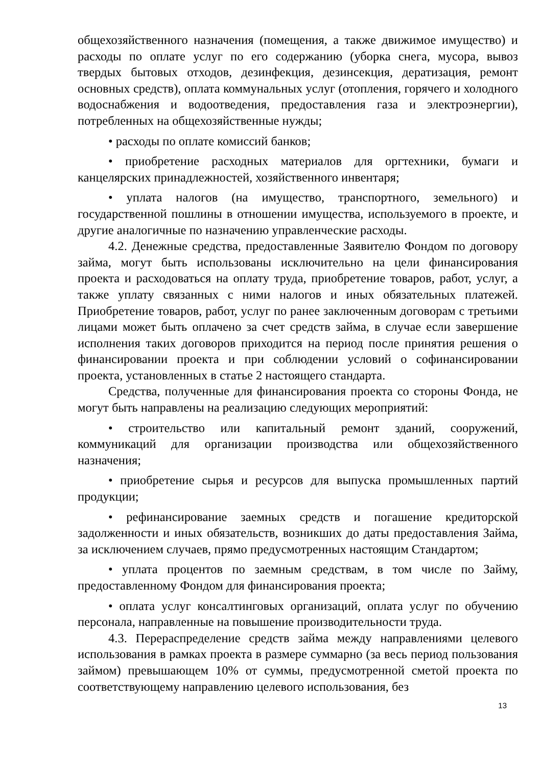общехозяйственного назначения (помещения, а также движимое имущество) и расходы по оплате услуг по его содержанию (уборка снега, мусора, вывоз твердых бытовых отходов, дезинфекция, дезинсекция, дератизация, ремонт основных средств), оплата коммунальных услуг (отопления, горячего и холодного водоснабжения и водоотведения, предоставления газа и электроэнергии), потребленных на общехозяйственные нужды;
• расходы по оплате комиссий банков;
• приобретение расходных материалов для оргтехники, бумаги и канцелярских принадлежностей, хозяйственного инвентаря;
• уплата налогов (на имущество, транспортного, земельного) и государственной пошлины в отношении имущества, используемого в проекте, и другие аналогичные по назначению управленческие расходы.
4.2. Денежные средства, предоставленные Заявителю Фондом по договору займа, могут быть использованы исключительно на цели финансирования проекта и расходоваться на оплату труда, приобретение товаров, работ, услуг, а также уплату связанных с ними налогов и иных обязательных платежей. Приобретение товаров, работ, услуг по ранее заключенным договорам с третьими лицами может быть оплачено за счет средств займа, в случае если завершение исполнения таких договоров приходится на период после принятия решения о финансировании проекта и при соблюдении условий о софинансировании проекта, установленных в статье 2 настоящего стандарта.
Средства, полученные для финансирования проекта со стороны Фонда, не могут быть направлены на реализацию следующих мероприятий:
• строительство или капитальный ремонт зданий, сооружений, коммуникаций для организации производства или общехозяйственного назначения;
• приобретение сырья и ресурсов для выпуска промышленных партий продукции;
• рефинансирование заемных средств и погашение кредиторской задолженности и иных обязательств, возникших до даты предоставления Займа, за исключением случаев, прямо предусмотренных настоящим Стандартом;
• уплата процентов по заемным средствам, в том числе по Займу, предоставленному Фондом для финансирования проекта;
• оплата услуг консалтинговых организаций, оплата услуг по обучению персонала, направленные на повышение производительности труда.
4.3. Перераспределение средств займа между направлениями целевого использования в рамках проекта в размере суммарно (за весь период пользования займом) превышающем 10% от суммы, предусмотренной сметой проекта по соответствующему направлению целевого использования, без
13